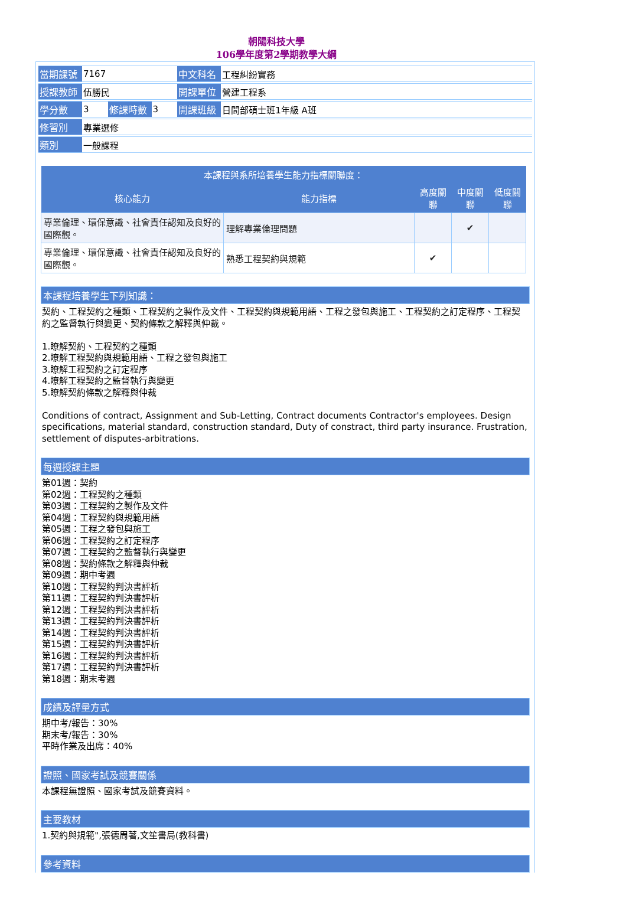朝陽科技大學
106學年度第2學期教學大綱
| 當期課號 | 7167 | | | 中文科名 | 工程糾紛實務 |
| 授課教師 | 伍勝民 | | | 開課單位 | 營建工程系 |
| 學分數 | 3 | 修課時數 | 3 | 開課班級 | 日間部碩士班1年級 A班 |
| 修習別 | 專業選修 | | | | |
| 類別 | 一般課程 | | | | |
| 本課程與系所培養學生能力指標關聯度： | | | | |
| --- | --- | --- | --- | --- |
| 核心能力 | 能力指標 | 高度關聯 | 中度關聯 | 低度關聯 |
| 專業倫理、環保意識、社會責任認知及良好的國際觀。 | 理解專業倫理問題 | | ✔ | |
| 專業倫理、環保意識、社會責任認知及良好的國際觀。 | 熟悉工程契約與規範 | ✔ | | |
本課程培養學生下列知識：
契約、工程契約之種類、工程契約之製作及文件、工程契約與規範用語、工程之發包與施工、工程契約之訂定程序、工程契約之監督執行與變更、契約條款之解釋與仲裁。
1.瞭解契約、工程契約之種類
2.瞭解工程契約與規範用語、工程之發包與施工
3.瞭解工程契約之訂定程序
4.瞭解工程契約之監督執行與變更
5.瞭解契約條款之解釋與仲裁
Conditions of contract, Assignment and Sub-Letting, Contract documents Contractor's employees. Design specifications, material standard, construction standard, Duty of constract, third party insurance. Frustration, settlement of disputes-arbitrations.
每週授課主題
第01週：契約
第02週：工程契約之種類
第03週：工程契約之製作及文件
第04週：工程契約與規範用語
第05週：工程之發包與施工
第06週：工程契約之訂定程序
第07週：工程契約之監督執行與變更
第08週：契約條款之解釋與仲裁
第09週：期中考週
第10週：工程契約判決書評析
第11週：工程契約判決書評析
第12週：工程契約判決書評析
第13週：工程契約判決書評析
第14週：工程契約判決書評析
第15週：工程契約判決書評析
第16週：工程契約判決書評析
第17週：工程契約判決書評析
第18週：期末考週
成績及評量方式
期中考/報告：30%
期末考/報告：30%
平時作業及出席：40%
證照、國家考試及競賽關係
本課程無證照、國家考試及競賽資料。
主要教材
1.契約與規範",張德周著,文笙書局(教科書)
參考資料